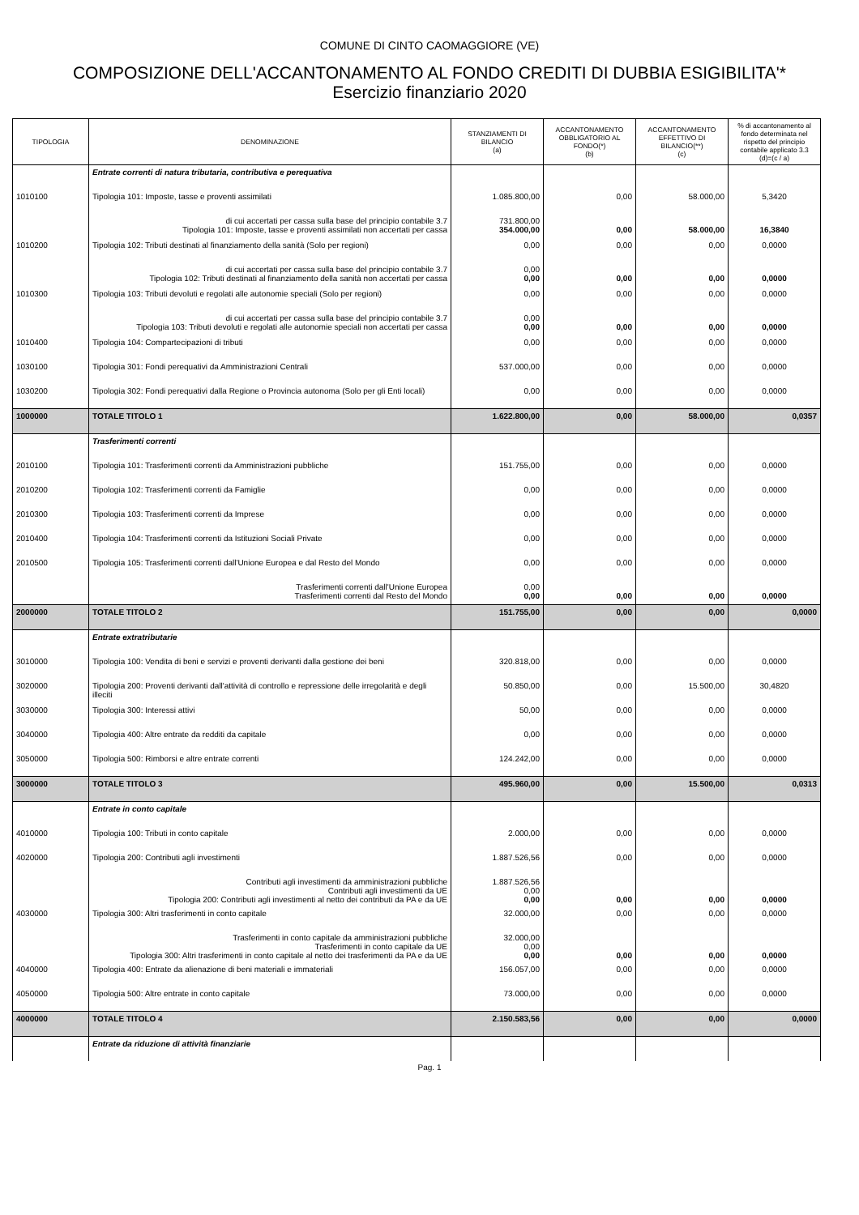COMUNE DI CINTO CAOMAGGIORE (VE)
COMPOSIZIONE DELL'ACCANTONAMENTO AL FONDO CREDITI DI DUBBIA ESIGIBILITA'*
Esercizio finanziario 2020
| TIPOLOGIA | DENOMINAZIONE | STANZIAMENTI DI BILANCIO (a) | ACCANTONAMENTO OBBLIGATORIO AL FONDO(*) (b) | ACCANTONAMENTO EFFETTIVO DI BILANCIO(**) (c) | % di accantonamento al fondo determinata nel rispetto del principio contabile applicato 3.3 (d)=(c / a) |
| --- | --- | --- | --- | --- | --- |
| | Entrate correnti di natura tributaria, contributiva e perequativa | | | | |
| 1010100 | Tipologia 101: Imposte, tasse e proventi assimilati | 1.085.800,00 | 0,00 | 58.000,00 | 5,3420 |
| | di cui accertati per cassa sulla base del principio contabile 3.7 Tipologia 101: Imposte, tasse e proventi assimilati non accertati per cassa | 731.800,00 354.000,00 | 0,00 | 58.000,00 | 16,3840 |
| 1010200 | Tipologia 102: Tributi destinati al finanziamento della sanità (Solo per regioni) | 0,00 | 0,00 | 0,00 | 0,0000 |
| | di cui accertati per cassa sulla base del principio contabile 3.7 Tipologia 102: Tributi destinati al finanziamento della sanità non accertati per cassa | 0,00 0,00 | 0,00 | 0,00 | 0,0000 |
| 1010300 | Tipologia 103: Tributi devoluti e regolati alle autonomie speciali (Solo per regioni) | 0,00 | 0,00 | 0,00 | 0,0000 |
| | di cui accertati per cassa sulla base del principio contabile 3.7 Tipologia 103: Tributi devoluti e regolati alle autonomie speciali non accertati per cassa | 0,00 0,00 | 0,00 | 0,00 | 0,0000 |
| 1010400 | Tipologia 104: Compartecipazioni di tributi | 0,00 | 0,00 | 0,00 | 0,0000 |
| 1030100 | Tipologia 301: Fondi perequativi da Amministrazioni Centrali | 537.000,00 | 0,00 | 0,00 | 0,0000 |
| 1030200 | Tipologia 302: Fondi perequativi dalla Regione o Provincia autonoma (Solo per gli Enti locali) | 0,00 | 0,00 | 0,00 | 0,0000 |
| 1000000 | TOTALE TITOLO 1 | 1.622.800,00 | 0,00 | 58.000,00 | 0,0357 |
| | Trasferimenti correnti | | | | |
| 2010100 | Tipologia 101: Trasferimenti correnti da Amministrazioni pubbliche | 151.755,00 | 0,00 | 0,00 | 0,0000 |
| 2010200 | Tipologia 102: Trasferimenti correnti da Famiglie | 0,00 | 0,00 | 0,00 | 0,0000 |
| 2010300 | Tipologia 103: Trasferimenti correnti da Imprese | 0,00 | 0,00 | 0,00 | 0,0000 |
| 2010400 | Tipologia 104: Trasferimenti correnti da Istituzioni Sociali Private | 0,00 | 0,00 | 0,00 | 0,0000 |
| 2010500 | Tipologia 105: Trasferimenti correnti dall'Unione Europea e dal Resto del Mondo | 0,00 | 0,00 | 0,00 | 0,0000 |
| | Trasferimenti correnti dall'Unione Europea Trasferimenti correnti dal Resto del Mondo | 0,00 0,00 | 0,00 | 0,00 | 0,0000 |
| 2000000 | TOTALE TITOLO 2 | 151.755,00 | 0,00 | 0,00 | 0,0000 |
| | Entrate extratributarie | | | | |
| 3010000 | Tipologia 100: Vendita di beni e servizi e proventi derivanti dalla gestione dei beni | 320.818,00 | 0,00 | 0,00 | 0,0000 |
| 3020000 | Tipologia 200: Proventi derivanti dall'attività di controllo e repressione delle irregolarità e degli illeciti | 50.850,00 | 0,00 | 15.500,00 | 30,4820 |
| 3030000 | Tipologia 300: Interessi attivi | 50,00 | 0,00 | 0,00 | 0,0000 |
| 3040000 | Tipologia 400: Altre entrate da redditi da capitale | 0,00 | 0,00 | 0,00 | 0,0000 |
| 3050000 | Tipologia 500: Rimborsi e altre entrate correnti | 124.242,00 | 0,00 | 0,00 | 0,0000 |
| 3000000 | TOTALE TITOLO 3 | 495.960,00 | 0,00 | 15.500,00 | 0,0313 |
| | Entrate in conto capitale | | | | |
| 4010000 | Tipologia 100: Tributi in conto capitale | 2.000,00 | 0,00 | 0,00 | 0,0000 |
| 4020000 | Tipologia 200: Contributi agli investimenti | 1.887.526,56 | 0,00 | 0,00 | 0,0000 |
| | Contributi agli investimenti da amministrazioni pubbliche Contributi agli investimenti da UE Tipologia 200: Contributi agli investimenti al netto dei contributi da PA e da UE | 1.887.526,56 0,00 0,00 | 0,00 | 0,00 | 0,0000 |
| 4030000 | Tipologia 300: Altri trasferimenti in conto capitale | 32.000,00 | 0,00 | 0,00 | 0,0000 |
| | Trasferimenti in conto capitale da amministrazioni pubbliche Trasferimenti in conto capitale da UE Tipologia 300: Altri trasferimenti in conto capitale al netto dei trasferimenti da PA e da UE | 32.000,00 0,00 0,00 | 0,00 | 0,00 | 0,0000 |
| 4040000 | Tipologia 400: Entrate da alienazione di beni materiali e immateriali | 156.057,00 | 0,00 | 0,00 | 0,0000 |
| 4050000 | Tipologia 500: Altre entrate in conto capitale | 73.000,00 | 0,00 | 0,00 | 0,0000 |
| 4000000 | TOTALE TITOLO 4 | 2.150.583,56 | 0,00 | 0,00 | 0,0000 |
| | Entrate da riduzione di attività finanziarie | | | | |
Pag. 1